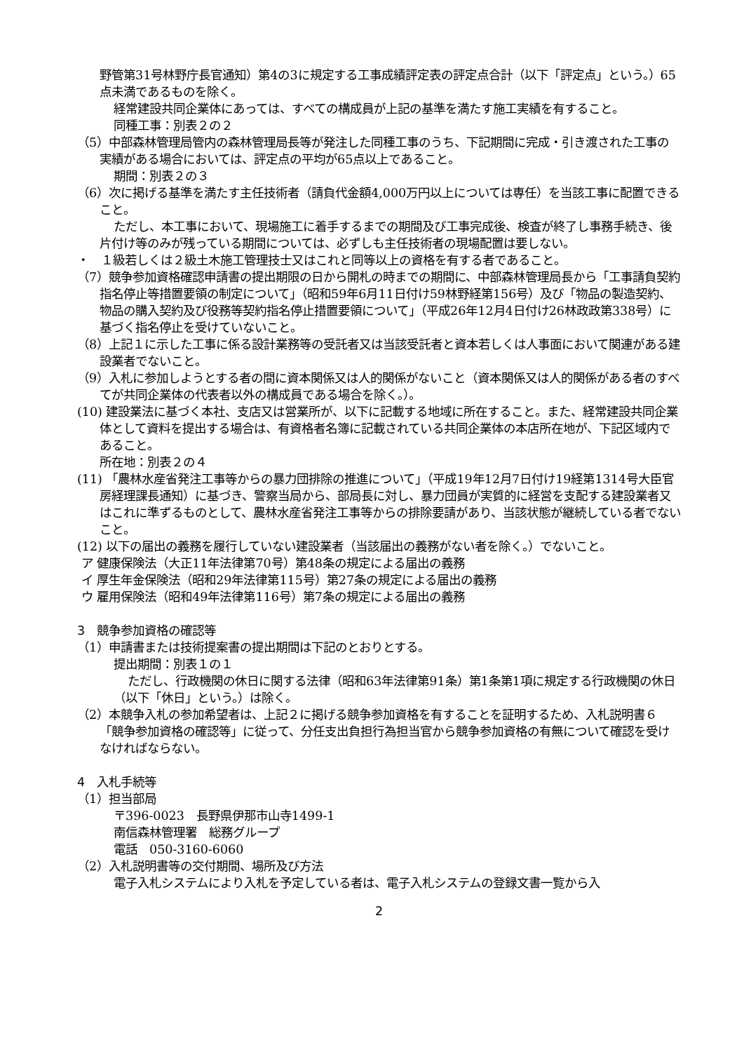野管第31号林野庁長官通知）第4の3に規定する工事成績評定表の評定点合計（以下「評定点」という。）65点未満であるものを除く。
経常建設共同企業体にあっては、すべての構成員が上記の基準を満たす施工実績を有すること。
同種工事：別表２の２
（5）中部森林管理局管内の森林管理局長等が発注した同種工事のうち、下記期間に完成・引き渡された工事の実績がある場合においては、評定点の平均が65点以上であること。
期間：別表２の３
（6）次に掲げる基準を満たす主任技術者（請負代金額4,000万円以上については専任）を当該工事に配置できること。
ただし、本工事において、現場施工に着手するまでの期間及び工事完成後、検査が終了し事務手続き、後片付け等のみが残っている期間については、必ずしも主任技術者の現場配置は要しない。
・　１級若しくは２級土木施工管理技士又はこれと同等以上の資格を有する者であること。
（7）競争参加資格確認申請書の提出期限の日から開札の時までの期間に、中部森林管理局長から「工事請負契約指名停止等措置要領の制定について」（昭和59年6月11日付け59林野経第156号）及び「物品の製造契約、物品の購入契約及び役務等契約指名停止措置要領について」（平成26年12月4日付け26林政政第338号）に基づく指名停止を受けていないこと。
（8）上記１に示した工事に係る設計業務等の受託者又は当該受託者と資本若しくは人事面において関連がある建設業者でないこと。
（9）入札に参加しようとする者の間に資本関係又は人的関係がないこと（資本関係又は人的関係がある者のすべてが共同企業体の代表者以外の構成員である場合を除く。）。
(10) 建設業法に基づく本社、支店又は営業所が、以下に記載する地域に所在すること。また、経常建設共同企業体として資料を提出する場合は、有資格者名簿に記載されている共同企業体の本店所在地が、下記区域内であること。
所在地：別表２の４
(11) 「農林水産省発注工事等からの暴力団排除の推進について」（平成19年12月7日付け19経第1314号大臣官房経理課長通知）に基づき、警察当局から、部局長に対し、暴力団員が実質的に経営を支配する建設業者又はこれに準ずるものとして、農林水産省発注工事等からの排除要請があり、当該状態が継続している者でないこと。
(12) 以下の届出の義務を履行していない建設業者（当該届出の義務がない者を除く。）でないこと。
ア 健康保険法（大正11年法律第70号）第48条の規定による届出の義務
イ 厚生年金保険法（昭和29年法律第115号）第27条の規定による届出の義務
ウ 雇用保険法（昭和49年法律第116号）第7条の規定による届出の義務
3　競争参加資格の確認等
（1）申請書または技術提案書の提出期間は下記のとおりとする。
提出期間：別表１の１
ただし、行政機関の休日に関する法律（昭和63年法律第91条）第1条第1項に規定する行政機関の休日（以下「休日」という。）は除く。
（2）本競争入札の参加希望者は、上記２に掲げる競争参加資格を有することを証明するため、入札説明書６「競争参加資格の確認等」に従って、分任支出負担行為担当官から競争参加資格の有無について確認を受けなければならない。
4　入札手続等
（1）担当部局
〒396-0023　長野県伊那市山寺1499-1
南信森林管理署　総務グループ
電話　050-3160-6060
（2）入札説明書等の交付期間、場所及び方法
電子入札システムにより入札を予定している者は、電子入札システムの登録文書一覧から入
2